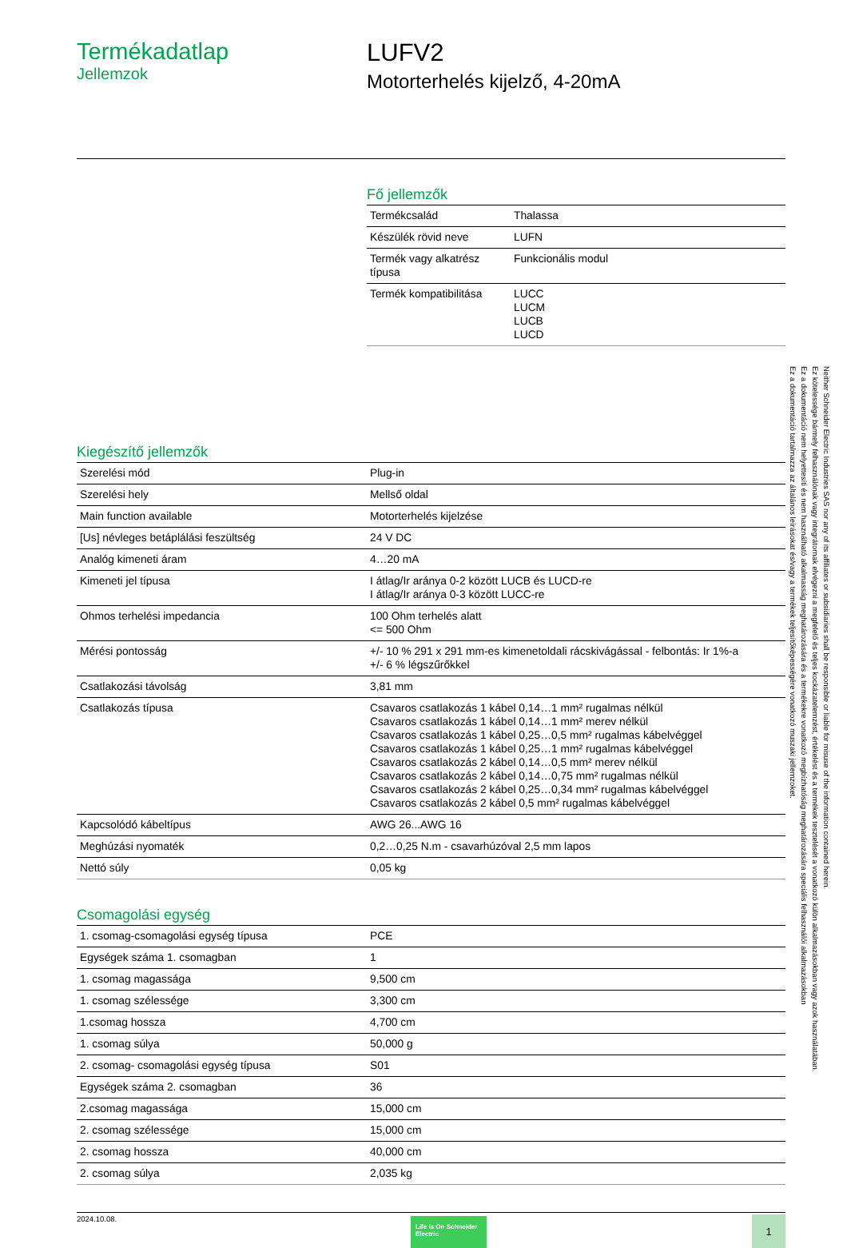Termékadatlap
Jellemzok
LUFV2
Motorterhelés kijelző, 4-20mA
Fő jellemzők
| Termékcsalád | Thalassa |
| Készülék rövid neve | LUFN |
| Termék vagy alkatrész típusa | Funkcionális modul |
| Termék kompatibilitása | LUCC LUCM LUCB LUCD |
Kiegészítő jellemzők
| Szerelési mód | Plug-in |
| Szerelési hely | Mellső oldal |
| Main function available | Motorterhelés kijelzése |
| [Us] névleges betáplálási feszültség | 24 V DC |
| Analóg kimeneti áram | 4…20 mA |
| Kimeneti jel típusa | I átlag/Ir aránya 0-2 között LUCB és LUCD-re I átlag/Ir aránya 0-3 között LUCC-re |
| Ohmos terhelési impedancia | 100 Ohm terhelés alatt <= 500 Ohm |
| Mérési pontosság | +/- 10 % 291 x 291 mm-es kimenetoldali rácskivágással - felbontás: Ir 1%-a +/- 6 % légszűrőkkel |
| Csatlakozási távolság | 3,81 mm |
| Csatlakozás típusa | Csavaros csatlakozás 1 kábel 0,14…1 mm² rugalmas nélkül Csavaros csatlakozás 1 kábel 0,14…1 mm² merev nélkül Csavaros csatlakozás 1 kábel 0,25…0,5 mm² rugalmas kábelvéggel Csavaros csatlakozás 1 kábel 0,25…1 mm² rugalmas kábelvéggel Csavaros csatlakozás 2 kábel 0,14…0,5 mm² merev nélkül Csavaros csatlakozás 2 kábel 0,14…0,75 mm² rugalmas nélkül Csavaros csatlakozás 2 kábel 0,25…0,34 mm² rugalmas kábelvéggel Csavaros csatlakozás 2 kábel 0,5 mm² rugalmas kábelvéggel |
| Kapcsolódó kábeltípus | AWG 26...AWG 16 |
| Meghúzási nyomaték | 0,2…0,25 N.m - csavarhúzóval 2,5 mm lapos |
| Nettó súly | 0,05 kg |
Csomagolási egység
| 1. csomag-csomagolási egység típusa | PCE |
| Egységek száma 1. csomagban | 1 |
| 1. csomag magassága | 9,500 cm |
| 1. csomag szélessége | 3,300 cm |
| 1.csomag hossza | 4,700 cm |
| 1. csomag súlya | 50,000 g |
| 2. csomag- csomagolási egység típusa | S01 |
| Egységek száma 2. csomagban | 36 |
| 2.csomag magassága | 15,000 cm |
| 2. csomag szélessége | 15,000 cm |
| 2. csomag hossza | 40,000 cm |
| 2. csomag súlya | 2,035 kg |
2024.10.08.
Life Is On Schneider Electric
1
Ez a dokumentáció tartalmazza az általános leírásokat és/vagy a termékek teljesítőképességére vonatkozó muszaki jellemzoket.
Ez a dokumentáció nem helyettesíti és nem használható alkalmasság meghatározására és a termékekre vonatkozó megbízhatóság meghatározására speciális felhasználói alkalmazásokban
Ez kötelessége bármely felhasználónak vagy integrátornak elvégezni a megfelelő és teljes kockázatelemzést, értékelést és a termékek tesztelését a vonatkozó külön alkalmazásokban vagy azok használatában.
Neither Schneider Electric Industries SAS nor any of its affiliates or subsidiaries shall be responsible or liable for misuse of the information contained herein.